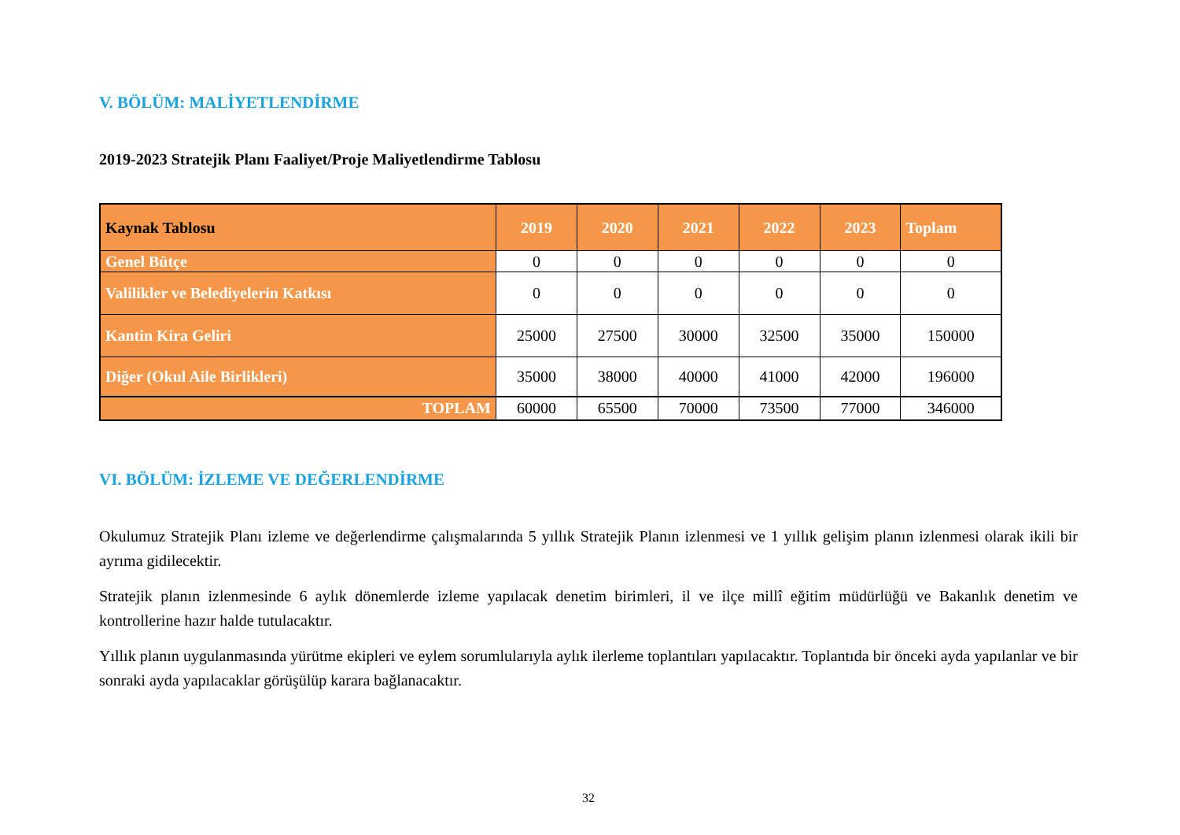V. BÖLÜM: MALİYETLENDİRME
2019-2023 Stratejik Planı Faaliyet/Proje Maliyetlendirme Tablosu
| Kaynak Tablosu | 2019 | 2020 | 2021 | 2022 | 2023 | Toplam |
| --- | --- | --- | --- | --- | --- | --- |
| Genel Bütçe | 0 | 0 | 0 | 0 | 0 | 0 |
| Valilikler ve Belediyelerin Katkısı | 0 | 0 | 0 | 0 | 0 | 0 |
| Kantin Kira Geliri | 25000 | 27500 | 30000 | 32500 | 35000 | 150000 |
| Diğer (Okul Aile Birlikleri) | 35000 | 38000 | 40000 | 41000 | 42000 | 196000 |
| TOPLAM | 60000 | 65500 | 70000 | 73500 | 77000 | 346000 |
VI. BÖLÜM: İZLEME VE DEĞERLENDİRME
Okulumuz Stratejik Planı izleme ve değerlendirme çalışmalarında 5 yıllık Stratejik Planın izlenmesi ve 1 yıllık gelişim planın izlenmesi olarak ikili bir ayrıma gidilecektir.
Stratejik planın izlenmesinde 6 aylık dönemlerde izleme yapılacak denetim birimleri, il ve ilçe millî eğitim müdürlüğü ve Bakanlık denetim ve kontrollerine hazır halde tutulacaktır.
Yıllık planın uygulanmasında yürütme ekipleri ve eylem sorumlularıyla aylık ilerleme toplantıları yapılacaktır. Toplantıda bir önceki ayda yapılanlar ve bir sonraki ayda yapılacaklar görüşülüp karara bağlanacaktır.
32